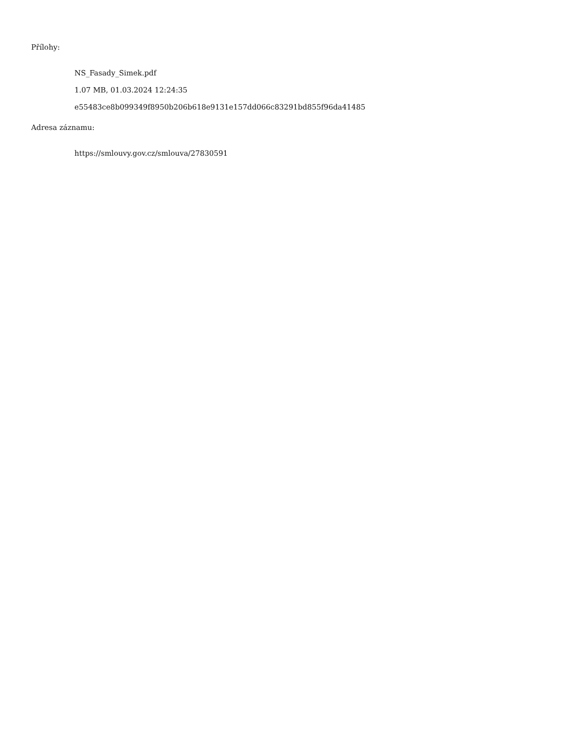Přílohy:
NS_Fasady_Simek.pdf
1.07 MB, 01.03.2024 12:24:35
e55483ce8b099349f8950b206b618e9131e157dd066c83291bd855f96da41485
Adresa záznamu:
https://smlouvy.gov.cz/smlouva/27830591